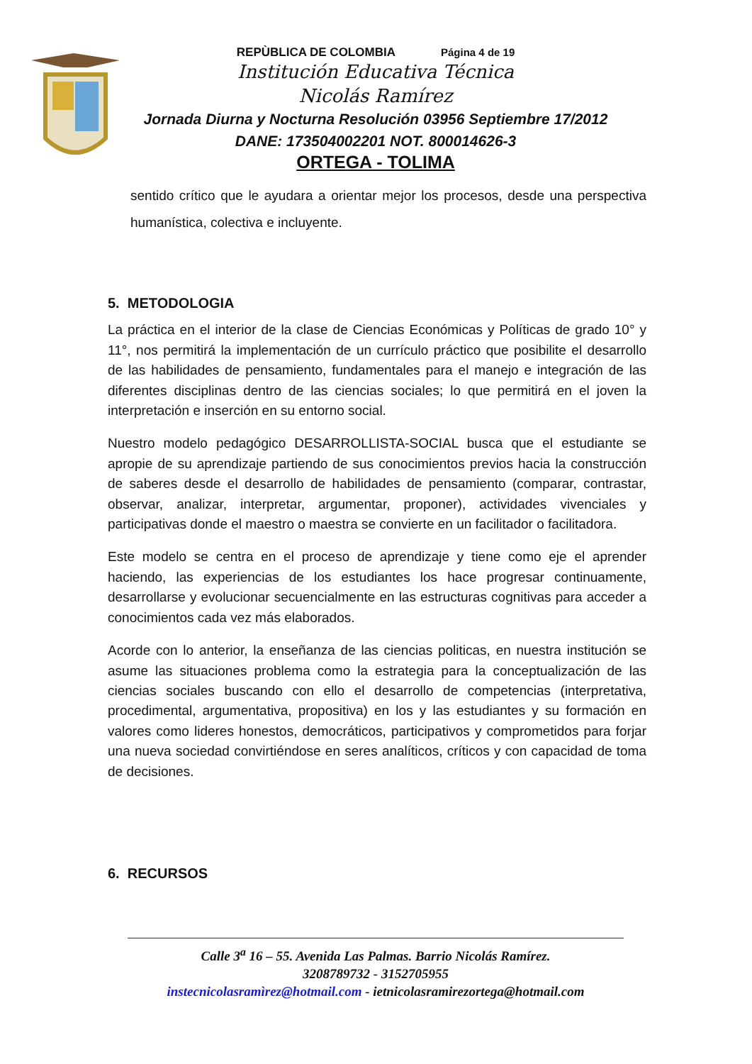REPÙBLICA DE COLOMBIA Página 4 de 19
Institución Educativa Técnica
Nicolás Ramírez
Jornada Diurna y Nocturna Resolución 03956 Septiembre 17/2012
DANE: 173504002201 NOT. 800014626-3
ORTEGA - TOLIMA
sentido crítico que le ayudara a orientar mejor los procesos, desde una perspectiva humanística, colectiva e incluyente.
5. METODOLOGIA
La práctica en el interior de la clase de Ciencias Económicas y Políticas de grado 10° y 11°, nos permitirá la implementación de un currículo práctico que posibilite el desarrollo de las habilidades de pensamiento, fundamentales para el manejo e integración de las diferentes disciplinas dentro de las ciencias sociales; lo que permitirá en el joven la interpretación e inserción en su entorno social.
Nuestro modelo pedagógico DESARROLLISTA-SOCIAL busca que el estudiante se apropie de su aprendizaje partiendo de sus conocimientos previos hacia la construcción de saberes desde el desarrollo de habilidades de pensamiento (comparar, contrastar, observar, analizar, interpretar, argumentar, proponer), actividades vivenciales y participativas donde el maestro o maestra se convierte en un facilitador o facilitadora.
Este modelo se centra en el proceso de aprendizaje y tiene como eje el aprender haciendo, las experiencias de los estudiantes los hace progresar continuamente, desarrollarse y evolucionar secuencialmente en las estructuras cognitivas para acceder a conocimientos cada vez más elaborados.
Acorde con lo anterior, la enseñanza de las ciencias politicas, en nuestra institución se asume las situaciones problema como la estrategia para la conceptualización de las ciencias sociales buscando con ello el desarrollo de competencias (interpretativa, procedimental, argumentativa, propositiva) en los y las estudiantes y su formación en valores como lideres honestos, democráticos, participativos y comprometidos para forjar una nueva sociedad convirtiéndose en seres analíticos, críticos y con capacidad de toma de decisiones.
6. RECURSOS
Calle 3<sup>a</sup> 16 – 55. Avenida Las Palmas. Barrio Nicolás Ramírez.
3208789732 - 3152705955
instecnicolasramìrez@hotmail.com - ietnicolasramirezortega@hotmail.com